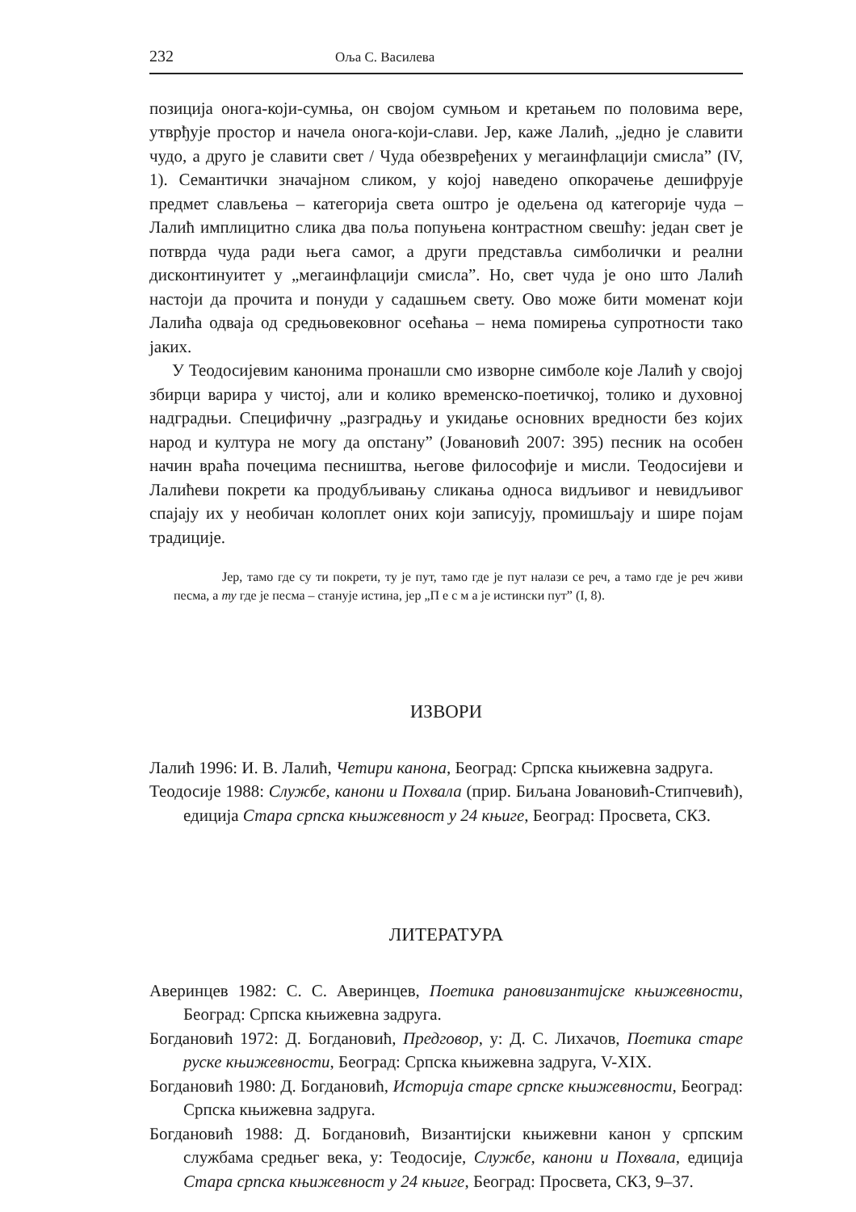232 Оља С. Василева
позиција онога-који-сумња, он својом сумњом и кретањем по половима вере, утврђује простор и начела онога-који-слави. Јер, каже Лалић, „једно је славити чудо, а друго је славити свет / Чуда обезвређених у мегаинфлацији смисла” (IV, 1). Семантички значајном сликом, у којој наведено опкорачење дешифрује предмет слављења – категорија света оштро је одељена од категорије чуда – Лалић имплицитно слика два поља попуњена контрастном свешћу: један свет је потврда чуда ради њега самог, а други представља симболички и реални дисконтинуитет у „мегаинфлацији смисла”. Но, свет чуда је оно што Лалић настоји да прочита и понуди у садашњем свету. Ово може бити моменат који Лалића одваја од средњовековног осећања – нема помирења супротности тако јаких.
У Теодосијевим канонима пронашли смо изворне симболе које Лалић у својој збирци варира у чистој, али и колико временско-поетичкој, толико и духовној надградњи. Специфичну „разградњу и укидање основних вредности без којих народ и култура не могу да опстану” (Јовановић 2007: 395) песник на особен начин враћа почецима песништва, његове философије и мисли. Теодосијеви и Лалићеви покрети ка продубљивању сликања односа видљивог и невидљивог спајају их у необичан колоплет оних који записују, промишљају и шире појам традиције.
Јер, тамо где су ти покрети, ту је пут, тамо где је пут налази се реч, а тамо где је реч живи песма, а ту где је песма – станује истина, јер „П е с м а је истински пут” (I, 8).
ИЗВОРИ
Лалић 1996: И. В. Лалић, Четири канона, Београд: Српска књижевна задруга.
Теодосије 1988: Службе, канони и Похвала (прир. Биљана Јовановић-Стипчевић), едиција Стара српска књижевност у 24 књиге, Београд: Просвета, СКЗ.
ЛИТЕРАТУРА
Аверинцев 1982: С. С. Аверинцев, Поетика рановизантијске књижевности, Београд: Српска књижевна задруга.
Богдановић 1972: Д. Богдановић, Предговор, у: Д. С. Лихачов, Поетика старе руске књижевности, Београд: Српска књижевна задруга, V-XIX.
Богдановић 1980: Д. Богдановић, Историја старе српске књижевности, Београд: Српска књижевна задруга.
Богдановић 1988: Д. Богдановић, Византијски књижевни канон у српским службама средњег века, у: Теодосије, Службе, канони и Похвала, едиција Стара српска књижевност у 24 књиге, Београд: Просвета, СКЗ, 9–37.